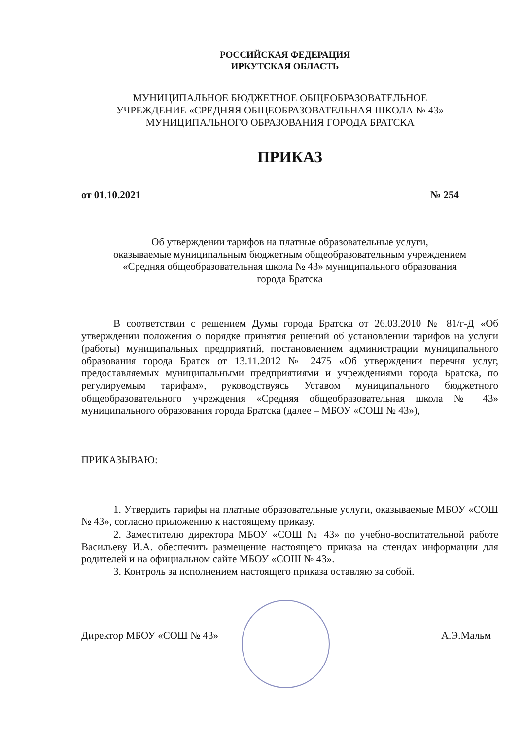РОССИЙСКАЯ ФЕДЕРАЦИЯ
ИРКУТСКАЯ ОБЛАСТЬ
МУНИЦИПАЛЬНОЕ БЮДЖЕТНОЕ ОБЩЕОБРАЗОВАТЕЛЬНОЕ
УЧРЕЖДЕНИЕ «СРЕДНЯЯ ОБЩЕОБРАЗОВАТЕЛЬНАЯ ШКОЛА № 43»
МУНИЦИПАЛЬНОГО ОБРАЗОВАНИЯ ГОРОДА БРАТСКА
ПРИКАЗ
от 01.10.2021 № 254
Об утверждении тарифов на платные образовательные услуги,
оказываемые муниципальным бюджетным общеобразовательным учреждением
«Средняя общеобразовательная школа № 43» муниципального образования
города Братска
В соответствии с решением Думы города Братска от 26.03.2010 № 81/г-Д «Об утверждении положения о порядке принятия решений об установлении тарифов на услуги (работы) муниципальных предприятий, постановлением администрации муниципального образования города Братск от 13.11.2012 № 2475 «Об утверждении перечня услуг, предоставляемых муниципальными предприятиями и учреждениями города Братска, по регулируемым тарифам», руководствуясь Уставом муниципального бюджетного общеобразовательного учреждения «Средняя общеобразовательная школа № 43» муниципального образования города Братска (далее – МБОУ «СОШ № 43»),
ПРИКАЗЫВАЮ:
1. Утвердить тарифы на платные образовательные услуги, оказываемые МБОУ «СОШ № 43», согласно приложению к настоящему приказу.
2. Заместителю директора МБОУ «СОШ № 43» по учебно-воспитательной работе Васильеву И.А. обеспечить размещение настоящего приказа на стендах информации для родителей и на официальном сайте МБОУ «СОШ № 43».
3. Контроль за исполнением настоящего приказа оставляю за собой.
Директор МБОУ «СОШ № 43» А.Э.Мальм